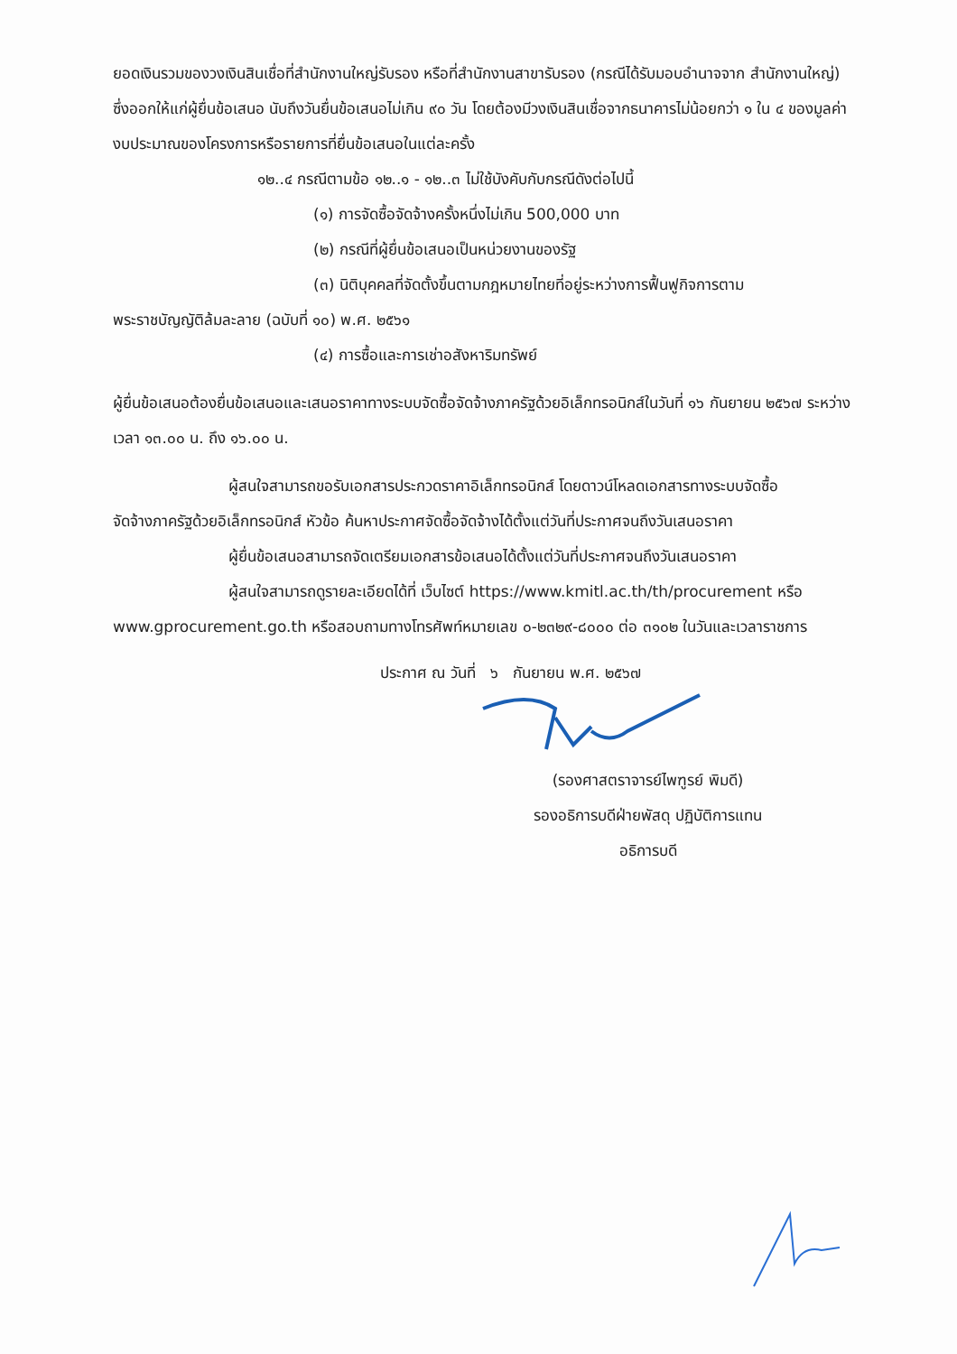ยอดเงินรวมของวงเงินสินเชื่อที่สำนักงานใหญ่รับรอง หรือที่สำนักงานสาขารับรอง (กรณีได้รับมอบอำนาจจาก สำนักงานใหญ่) ซึ่งออกให้แก่ผู้ยื่นข้อเสนอ นับถึงวันยื่นข้อเสนอไม่เกิน ๙๐ วัน โดยต้องมีวงเงินสินเชื่อจากธนาคารไม่น้อยกว่า ๑ ใน ๔ ของมูลค่างบประมาณของโครงการหรือรายการที่ยื่นข้อเสนอในแต่ละครั้ง
๑๒..๔ กรณีตามข้อ ๑๒..๑ - ๑๒..๓ ไม่ใช้บังคับกับกรณีดังต่อไปนี้
(๑) การจัดซื้อจัดจ้างครั้งหนึ่งไม่เกิน 500,000 บาท
(๒) กรณีที่ผู้ยื่นข้อเสนอเป็นหน่วยงานของรัฐ
(๓) นิติบุคคลที่จัดตั้งขึ้นตามกฎหมายไทยที่อยู่ระหว่างการฟื้นฟูกิจการตาม
พระราชบัญญัติล้มละลาย (ฉบับที่ ๑๐) พ.ศ. ๒๕๖๑
(๔) การซื้อและการเช่าอสังหาริมทรัพย์
ผู้ยื่นข้อเสนอต้องยื่นข้อเสนอและเสนอราคาทางระบบจัดซื้อจัดจ้างภาครัฐด้วยอิเล็กทรอนิกส์ในวันที่ ๑๖ กันยายน ๒๕๖๗ ระหว่างเวลา ๑๓.๐๐ น. ถึง ๑๖.๐๐ น.
ผู้สนใจสามารถขอรับเอกสารประกวดราคาอิเล็กทรอนิกส์ โดยดาวน์โหลดเอกสารทางระบบจัดซื้อ
จัดจ้างภาครัฐด้วยอิเล็กทรอนิกส์ หัวข้อ ค้นหาประกาศจัดซื้อจัดจ้างได้ตั้งแต่วันที่ประกาศจนถึงวันเสนอราคา
ผู้ยื่นข้อเสนอสามารถจัดเตรียมเอกสารข้อเสนอได้ตั้งแต่วันที่ประกาศจนถึงวันเสนอราคา
ผู้สนใจสามารถดูรายละเอียดได้ที่ เว็บไซต์ https://www.kmitl.ac.th/th/procurement หรือ
www.gprocurement.go.th หรือสอบถามทางโทรศัพท์หมายเลข ๐-๒๓๒๙-๘๐๐๐ ต่อ ๓๑๐๒ ในวันและเวลาราชการ
ประกาศ ณ วันที่ ๖ กันยายน พ.ศ. ๒๕๖๗
(รองศาสตราจารย์ไพฑูรย์ พิมดี)
รองอธิการบดีฝ่ายพัสดุ ปฏิบัติการแทน
อธิการบดี